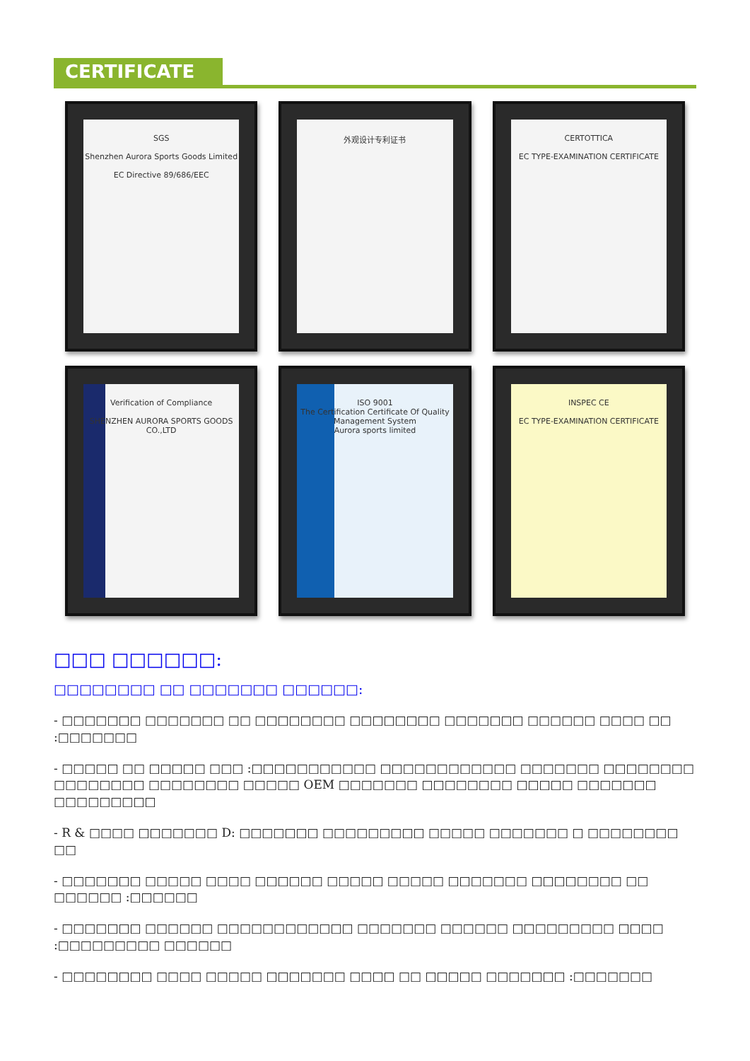CERTIFICATE
SGS
Shenzhen Aurora Sports Goods Limited
EC Directive 89/686/EEC
外观设计专利证书
CERTOTTICA
EC TYPE-EXAMINATION CERTIFICATE
Verification of Compliance
SHENZHEN AURORA SPORTS GOODS CO.,LTD
ISO 9001
The Certification Certificate Of Quality Management System
Aurora sports limited
INSPEC CE
EC TYPE-EXAMINATION CERTIFICATE
□□□ □□□□□□:
□□□□□□□□ □□ □□□□□□□ □□□□□□:
- □□□□□□□ □□□□□□□ □□ □□□□□□□□ □□□□□□□□ □□□□□□□ □□□□□□ □□□□ □□ :□□□□□□□
- □□□□□ □□ □□□□□ □□□ :□□□□□□□□□□□ □□□□□□□□□□□□ □□□□□□□ □□□□□□□□ □□□□□□□□ □□□□□□□□ □□□□□ OEM □□□□□□□ □□□□□□□□ □□□□□ □□□□□□□ □□□□□□□□□
- R & □□□□ □□□□□□□ D: □□□□□□□ □□□□□□□□□ □□□□□ □□□□□□□ □ □□□□□□□□ □□
- □□□□□□□ □□□□□ □□□□ □□□□□□ □□□□□ □□□□□ □□□□□□□ □□□□□□□□ □□ □□□□□□ :□□□□□□
- □□□□□□□ □□□□□□ □□□□□□□□□□□□ □□□□□□□ □□□□□□ □□□□□□□□□ □□□□ :□□□□□□□□□ □□□□□□
- □□□□□□□□ □□□□ □□□□□ □□□□□□□ □□□□ □□ □□□□□ □□□□□□□ :□□□□□□□